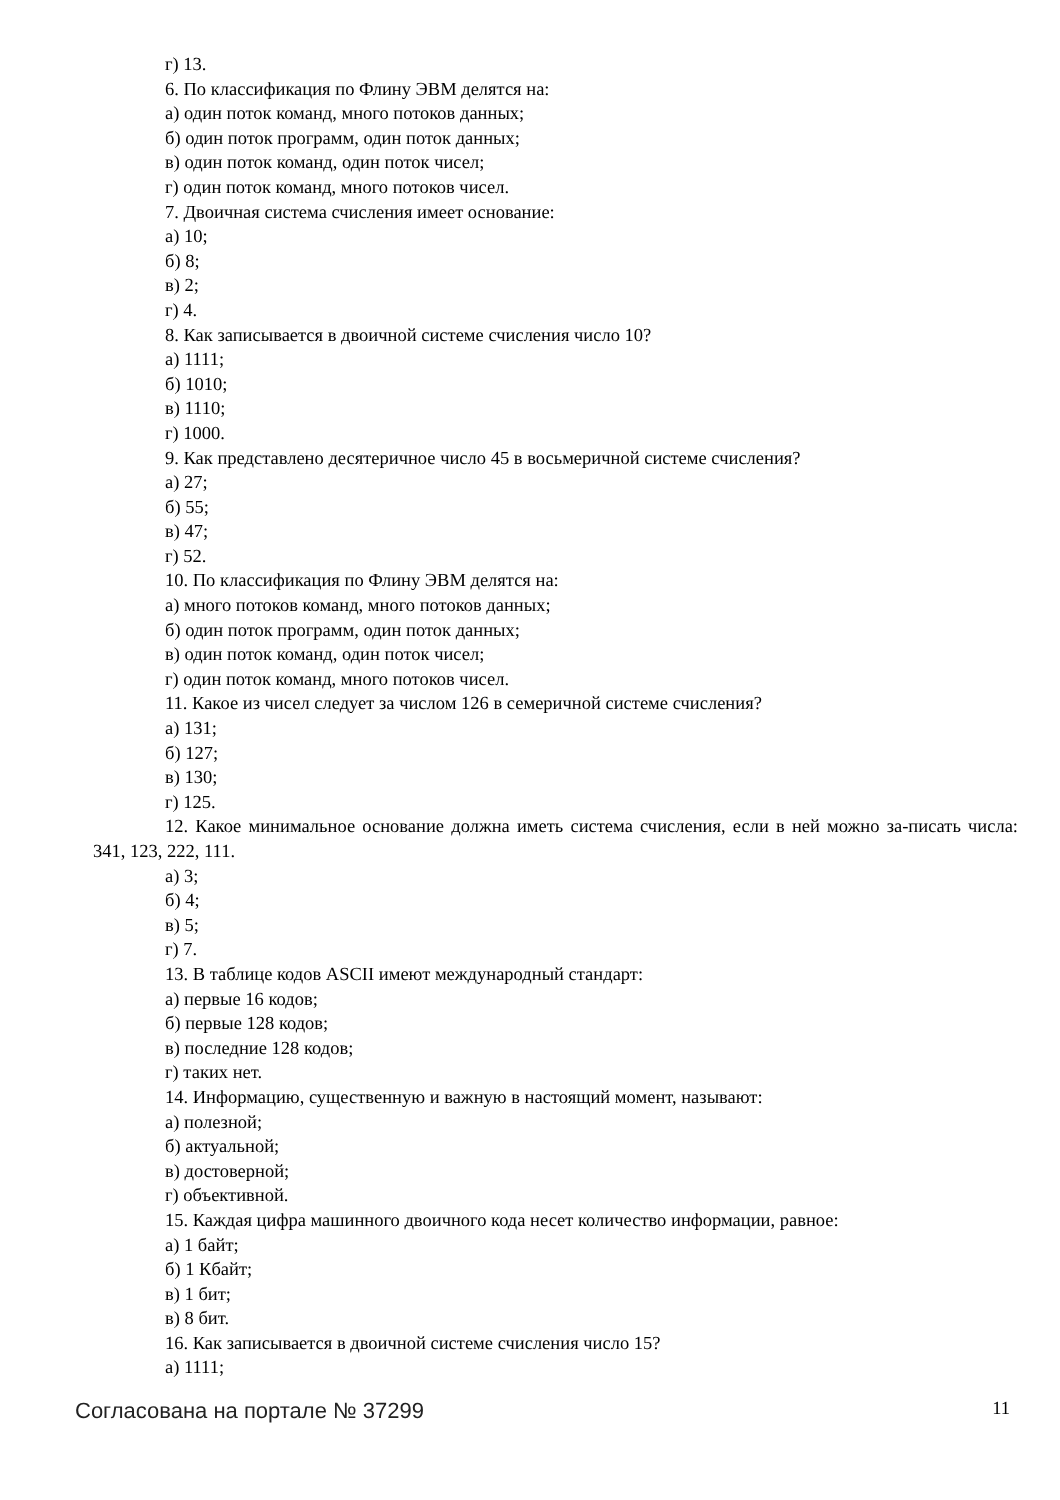г) 13.
6. По классификация по Флину ЭВМ делятся на:
а) один поток команд, много потоков данных;
б) один поток программ, один поток данных;
в) один поток команд, один поток чисел;
г) один поток команд, много потоков чисел.
7. Двоичная система счисления имеет основание:
а) 10;
б) 8;
в) 2;
г) 4.
8. Как записывается в двоичной системе счисления число 10?
а) 1111;
б) 1010;
в) 1110;
г) 1000.
9. Как представлено десятеричное число 45 в восьмеричной системе счисления?
а) 27;
б) 55;
в) 47;
г) 52.
10. По классификация по Флину ЭВМ делятся на:
а) много потоков команд, много потоков данных;
б) один поток программ, один поток данных;
в) один поток команд, один поток чисел;
г) один поток команд, много потоков чисел.
11. Какое из чисел следует за числом 126 в семеричной системе счисления?
а) 131;
б) 127;
в) 130;
г) 125.
12. Какое минимальное основание должна иметь система счисления, если в ней можно за-писать числа: 341, 123, 222, 111.
а) 3;
б) 4;
в) 5;
г) 7.
13. В таблице кодов ASCII имеют международный стандарт:
а) первые 16 кодов;
б) первые 128 кодов;
в) последние 128 кодов;
г) таких нет.
14. Информацию, существенную и важную в настоящий момент, называют:
а) полезной;
б) актуальной;
в) достоверной;
г) объективной.
15. Каждая цифра машинного двоичного кода несет количество информации, равное:
а) 1 байт;
б) 1 Кбайт;
в) 1 бит;
в) 8 бит.
16. Как записывается в двоичной системе счисления число 15?
а) 1111;
Согласована на портале № 37299 11